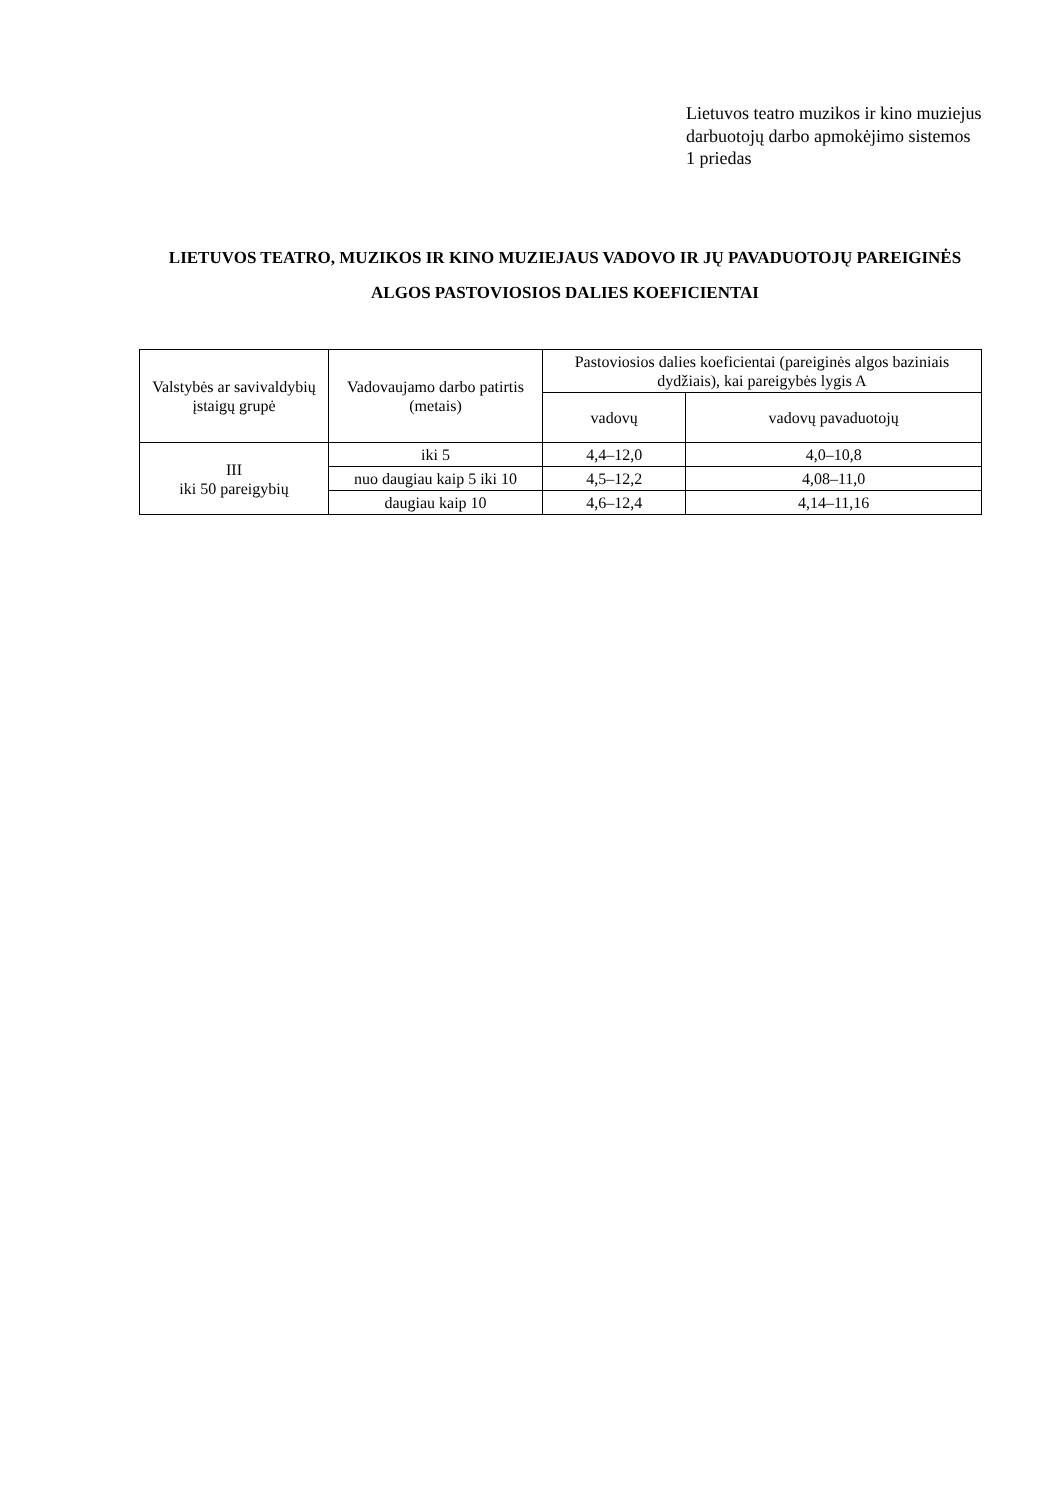Lietuvos teatro muzikos ir kino muziejus
darbuotojų darbo apmokėjimo sistemos
1 priedas
LIETUVOS TEATRO, MUZIKOS IR KINO MUZIEJAUS VADOVO IR JŲ PAVADUOTOJŲ PAREIGINĖS ALGOS PASTOVIOSIOS DALIES KOEFICIENTAI
| Valstybės ar savivaldybių įstaigų grupė | Vadovaujamo darbo patirtis (metais) | Pastoviosios dalies koeficientai (pareiginės algos baziniais dydžiais), kai pareigybės lygis A | |
| --- | --- | --- | --- |
| | | vadovų | vadovų pavaduotojų |
| III iki 50 pareigybių | iki 5 | 4,4–12,0 | 4,0–10,8 |
| | nuo daugiau kaip 5 iki 10 | 4,5–12,2 | 4,08–11,0 |
| | daugiau kaip 10 | 4,6–12,4 | 4,14–11,16 |